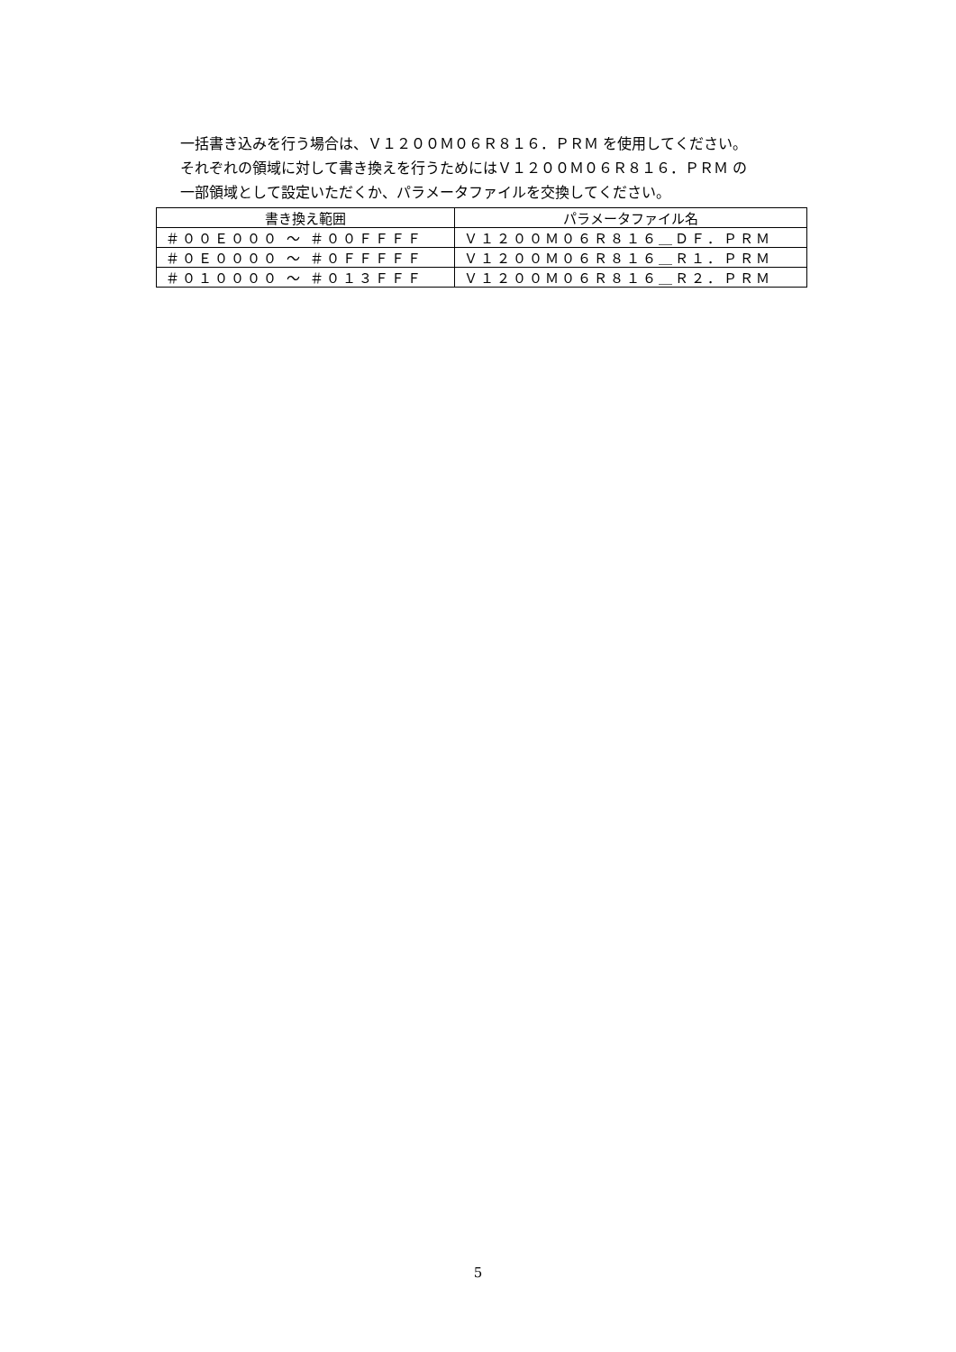一括書き込みを行う場合は、Ｖ１２００Ｍ０６Ｒ８１６．ＰＲＭ を使用してください。
それぞれの領域に対して書き換えを行うためにはＶ１２００Ｍ０６Ｒ８１６．ＰＲＭ の
一部領域として設定いただくか、パラメータファイルを交換してください。
| 書き換え範囲 | パラメータファイル名 |
| --- | --- |
| ＃００Ｅ０００ ～ ＃００ＦＦＦＦ | Ｖ１２００Ｍ０６Ｒ８１６＿ＤＦ．ＰＲＭ |
| ＃０Ｅ００００ ～ ＃０ＦＦＦＦＦ | Ｖ１２００Ｍ０６Ｒ８１６＿Ｒ１．ＰＲＭ |
| ＃０１００００ ～ ＃０１３ＦＦＦ | Ｖ１２００Ｍ０６Ｒ８１６＿Ｒ２．ＰＲＭ |
5